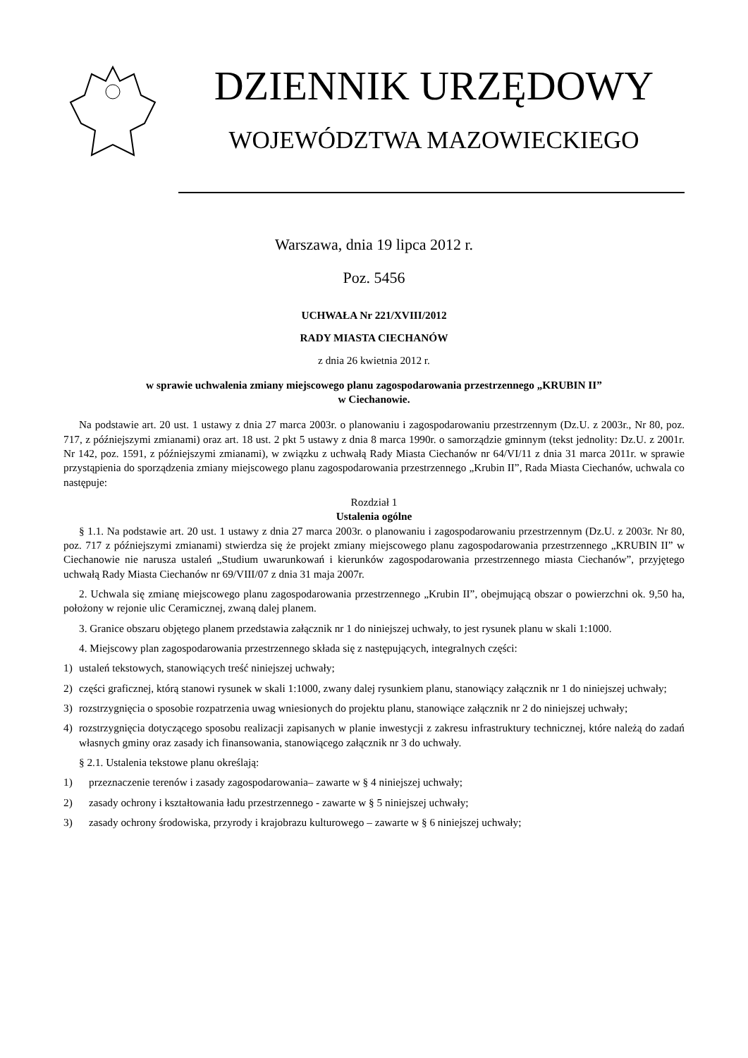DZIENNIK URZĘDOWY
WOJEWÓDZTWA MAZOWIECKIEGO
Warszawa, dnia 19 lipca 2012 r.
Poz. 5456
UCHWAŁA Nr 221/XVIII/2012
RADY MIASTA CIECHANÓW
z dnia 26 kwietnia 2012 r.
w sprawie uchwalenia zmiany miejscowego planu zagospodarowania przestrzennego „KRUBIN II”
w Ciechanowie.
Na podstawie art. 20 ust. 1 ustawy z dnia 27 marca 2003r. o planowaniu i zagospodarowaniu przestrzennym (Dz.U. z 2003r., Nr 80, poz. 717, z późniejszymi zmianami) oraz art. 18 ust. 2 pkt 5 ustawy z dnia 8 marca 1990r. o samorządzie gminnym (tekst jednolity: Dz.U. z 2001r. Nr 142, poz. 1591, z późniejszymi zmianami), w związku z uchwałą Rady Miasta Ciechanów nr 64/VI/11 z dnia 31 marca 2011r. w sprawie przystąpienia do sporządzenia zmiany miejscowego planu zagospodarowania przestrzennego „Krubin II”, Rada Miasta Ciechanów, uchwala co następuje:
Rozdział 1
Ustalenia ogólne
§ 1.1. Na podstawie art. 20 ust. 1 ustawy z dnia 27 marca 2003r. o planowaniu i zagospodarowaniu przestrzennym (Dz.U. z 2003r. Nr 80, poz. 717 z późniejszymi zmianami) stwierdza się że projekt zmiany miejscowego planu zagospodarowania przestrzennego „KRUBIN II” w Ciechanowie nie narusza ustaleń „Studium uwarunkowań i kierunków zagospodarowania przestrzennego miasta Ciechanów”, przyjętego uchwałą Rady Miasta Ciechanów nr 69/VIII/07 z dnia 31 maja 2007r.
2. Uchwala się zmianę miejscowego planu zagospodarowania przestrzennego „Krubin II”, obejmującą obszar o powierzchni ok. 9,50 ha, położony w rejonie ulic Ceramicznej, zwaną dalej planem.
3. Granice obszaru objętego planem przedstawia załącznik nr 1 do niniejszej uchwały, to jest rysunek planu w skali 1:1000.
4. Miejscowy plan zagospodarowania przestrzennego składa się z następujących, integralnych części:
1) ustaleń tekstowych, stanowiących treść niniejszej uchwały;
2) części graficznej, którą stanowi rysunek w skali 1:1000, zwany dalej rysunkiem planu, stanowiący załącznik nr 1 do niniejszej uchwały;
3) rozstrzygnięcia o sposobie rozpatrzenia uwag wniesionych do projektu planu, stanowiące załącznik nr 2 do niniejszej uchwały;
4) rozstrzygnięcia dotyczącego sposobu realizacji zapisanych w planie inwestycji z zakresu infrastruktury technicznej, które należą do zadań własnych gminy oraz zasady ich finansowania, stanowiącego załącznik nr 3 do uchwały.
§ 2.1. Ustalenia tekstowe planu określają:
1) przeznaczenie terenów i zasady zagospodarowania– zawarte w § 4 niniejszej uchwały;
2) zasady ochrony i kształtowania ładu przestrzennego - zawarte w § 5 niniejszej uchwały;
3) zasady ochrony środowiska, przyrody i krajobrazu kulturowego – zawarte w § 6 niniejszej uchwały;